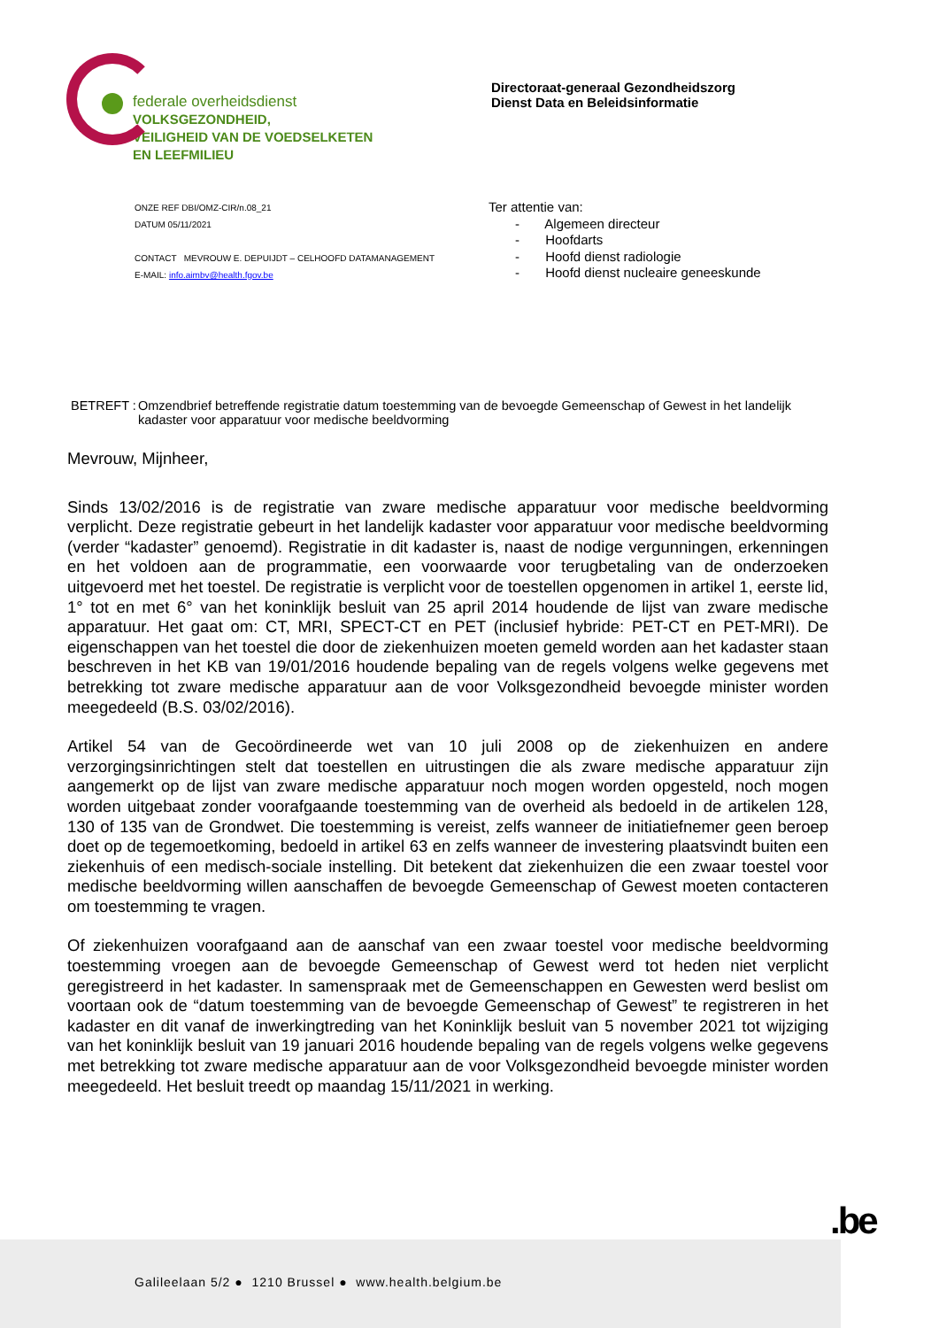federale overheidsdienst
VOLKSGEZONDHEID,
VEILIGHEID VAN DE VOEDSELKETEN
EN LEEFMILIEU
Directoraat-generaal Gezondheidszorg
Dienst Data en Beleidsinformatie
ONZE REF DBI/OMZ-CIR/n.08_21
DATUM 05/11/2021
CONTACT MEVROUW E. DEPUIJDT – CELHOOFD DATAMANAGEMENT
E-MAIL: info.aimbv@health.fgov.be
Ter attentie van:
- Algemeen directeur
- Hoofdarts
- Hoofd dienst radiologie
- Hoofd dienst nucleaire geneeskunde
BETREFT : Omzendbrief betreffende registratie datum toestemming van de bevoegde Gemeenschap of Gewest in het landelijk kadaster voor apparatuur voor medische beeldvorming
Mevrouw, Mijnheer,
Sinds 13/02/2016 is de registratie van zware medische apparatuur voor medische beeldvorming verplicht. Deze registratie gebeurt in het landelijk kadaster voor apparatuur voor medische beeldvorming (verder “kadaster” genoemd). Registratie in dit kadaster is, naast de nodige vergunningen, erkenningen en het voldoen aan de programmatie, een voorwaarde voor terugbetaling van de onderzoeken uitgevoerd met het toestel. De registratie is verplicht voor de toestellen opgenomen in artikel 1, eerste lid, 1° tot en met 6° van het koninklijk besluit van 25 april 2014 houdende de lijst van zware medische apparatuur. Het gaat om: CT, MRI, SPECT-CT en PET (inclusief hybride: PET-CT en PET-MRI). De eigenschappen van het toestel die door de ziekenhuizen moeten gemeld worden aan het kadaster staan beschreven in het KB van 19/01/2016 houdende bepaling van de regels volgens welke gegevens met betrekking tot zware medische apparatuur aan de voor Volksgezondheid bevoegde minister worden meegedeeld (B.S. 03/02/2016).
Artikel 54 van de Gecoördineerde wet van 10 juli 2008 op de ziekenhuizen en andere verzorgingsinrichtingen stelt dat toestellen en uitrustingen die als zware medische apparatuur zijn aangemerkt op de lijst van zware medische apparatuur noch mogen worden opgesteld, noch mogen worden uitgebaat zonder voorafgaande toestemming van de overheid als bedoeld in de artikelen 128, 130 of 135 van de Grondwet. Die toestemming is vereist, zelfs wanneer de initiatiefnemer geen beroep doet op de tegemoetkoming, bedoeld in artikel 63 en zelfs wanneer de investering plaatsvindt buiten een ziekenhuis of een medisch-sociale instelling. Dit betekent dat ziekenhuizen die een zwaar toestel voor medische beeldvorming willen aanschaffen de bevoegde Gemeenschap of Gewest moeten contacteren om toestemming te vragen.
Of ziekenhuizen voorafgaand aan de aanschaf van een zwaar toestel voor medische beeldvorming toestemming vroegen aan de bevoegde Gemeenschap of Gewest werd tot heden niet verplicht geregistreerd in het kadaster. In samenspraak met de Gemeenschappen en Gewesten werd beslist om voortaan ook de “datum toestemming van de bevoegde Gemeenschap of Gewest” te registreren in het kadaster en dit vanaf de inwerkingtreding van het Koninklijk besluit van 5 november 2021 tot wijziging van het koninklijk besluit van 19 januari 2016 houdende bepaling van de regels volgens welke gegevens met betrekking tot zware medische apparatuur aan de voor Volksgezondheid bevoegde minister worden meegedeeld. Het besluit treedt op maandag 15/11/2021 in werking.
.be
Galileelaan 5/2 ● 1210 Brussel ● www.health.belgium.be